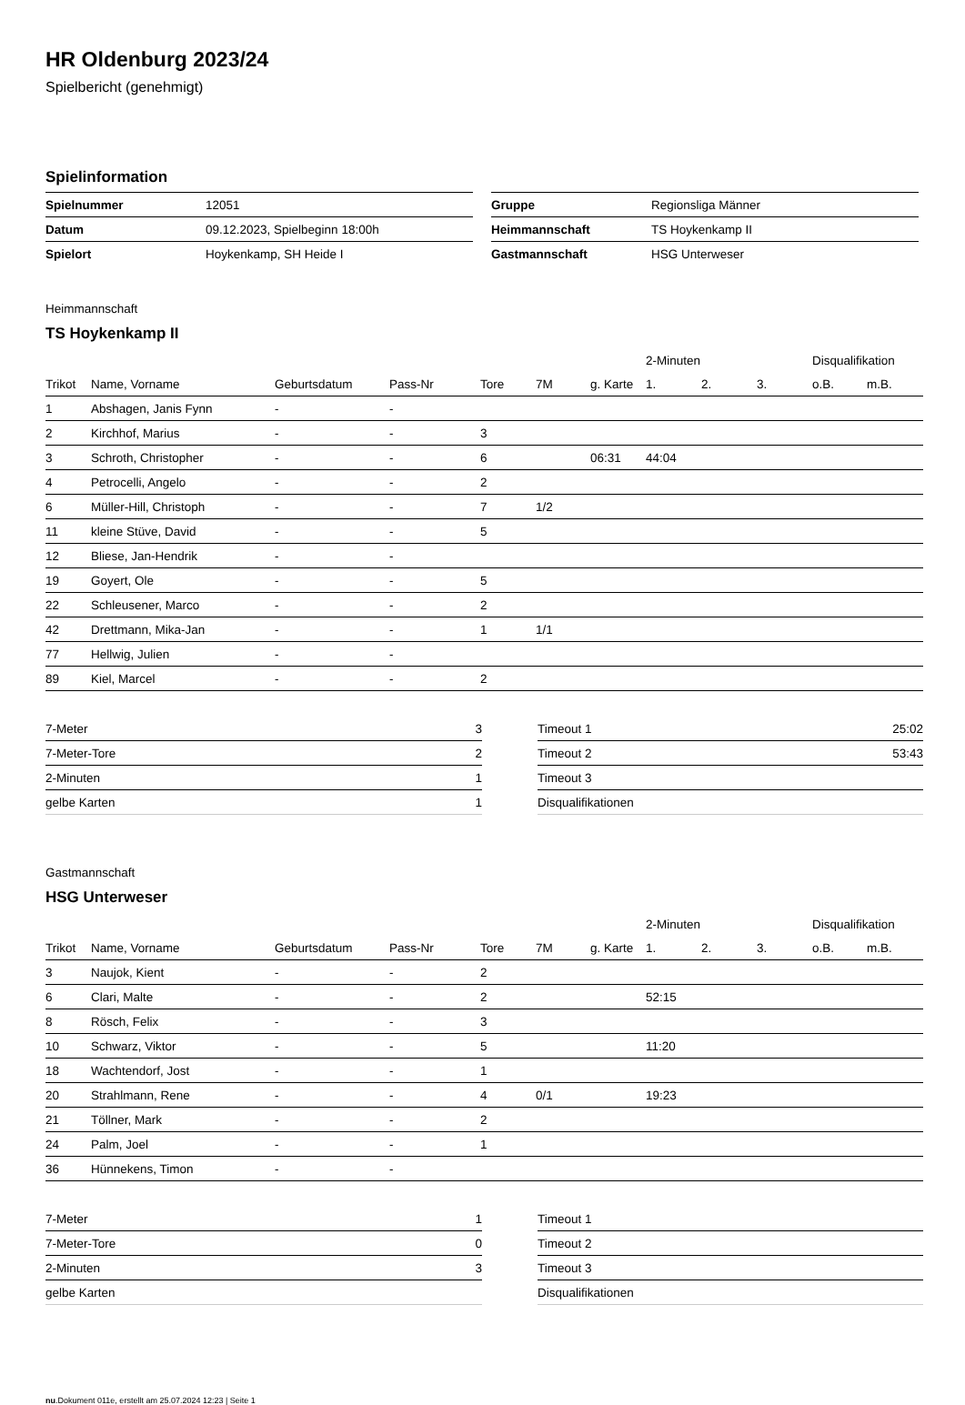HR Oldenburg 2023/24
Spielbericht (genehmigt)
Spielinformation
| Spielnummer | 12051 |
| Datum | 09.12.2023, Spielbeginn 18:00h |
| Spielort | Hoykenkamp, SH Heide I |
| Gruppe | Regionsliga Männer |
| Heimmannschaft | TS Hoykenkamp II |
| Gastmannschaft | HSG Unterweser |
Heimmannschaft
TS Hoykenkamp II
| | | | | | | | 2-Minuten | | | Disqualifikation | |
| --- | --- | --- | --- | --- | --- | --- | --- | --- | --- | --- | --- |
| Trikot | Name, Vorname | Geburtsdatum | Pass-Nr | Tore | 7M | g. Karte | 1. | 2. | 3. | o.B. | m.B. |
| 1 | Abshagen, Janis Fynn | - | - | | | | | | | | |
| 2 | Kirchhof, Marius | - | - | 3 | | | | | | | |
| 3 | Schroth, Christopher | - | - | 6 | | 06:31 | 44:04 | | | | |
| 4 | Petrocelli, Angelo | - | - | 2 | | | | | | | |
| 6 | Müller-Hill, Christoph | - | - | 7 | 1/2 | | | | | | |
| 11 | kleine Stüve, David | - | - | 5 | | | | | | | |
| 12 | Bliese, Jan-Hendrik | - | - | | | | | | | | |
| 19 | Goyert, Ole | - | - | 5 | | | | | | | |
| 22 | Schleusener, Marco | - | - | 2 | | | | | | | |
| 42 | Drettmann, Mika-Jan | - | - | 1 | 1/1 | | | | | | |
| 77 | Hellwig, Julien | - | - | | | | | | | | |
| 89 | Kiel, Marcel | - | - | 2 | | | | | | | |
| 7-Meter | 3 |
| 7-Meter-Tore | 2 |
| 2-Minuten | 1 |
| gelbe Karten | 1 |
| Timeout 1 | 25:02 |
| Timeout 2 | 53:43 |
| Timeout 3 | |
| Disqualifikationen | |
Gastmannschaft
HSG Unterweser
| | | | | | | | 2-Minuten | | | Disqualifikation | |
| --- | --- | --- | --- | --- | --- | --- | --- | --- | --- | --- | --- |
| Trikot | Name, Vorname | Geburtsdatum | Pass-Nr | Tore | 7M | g. Karte | 1. | 2. | 3. | o.B. | m.B. |
| 3 | Naujok, Kient | - | - | 2 | | | | | | | |
| 6 | Clari, Malte | - | - | 2 | | | 52:15 | | | | |
| 8 | Rösch, Felix | - | - | 3 | | | | | | | |
| 10 | Schwarz, Viktor | - | - | 5 | | | 11:20 | | | | |
| 18 | Wachtendorf, Jost | - | - | 1 | | | | | | | |
| 20 | Strahlmann, Rene | - | - | 4 | 0/1 | | 19:23 | | | | |
| 21 | Töllner, Mark | - | - | 2 | | | | | | | |
| 24 | Palm, Joel | - | - | 1 | | | | | | | |
| 36 | Hünnekens, Timon | - | - | | | | | | | | |
| 7-Meter | 1 |
| 7-Meter-Tore | 0 |
| 2-Minuten | 3 |
| gelbe Karten | |
| Timeout 1 | |
| Timeout 2 | |
| Timeout 3 | |
| Disqualifikationen | |
nu.Dokument 011e, erstellt am 25.07.2024 12:23 | Seite 1